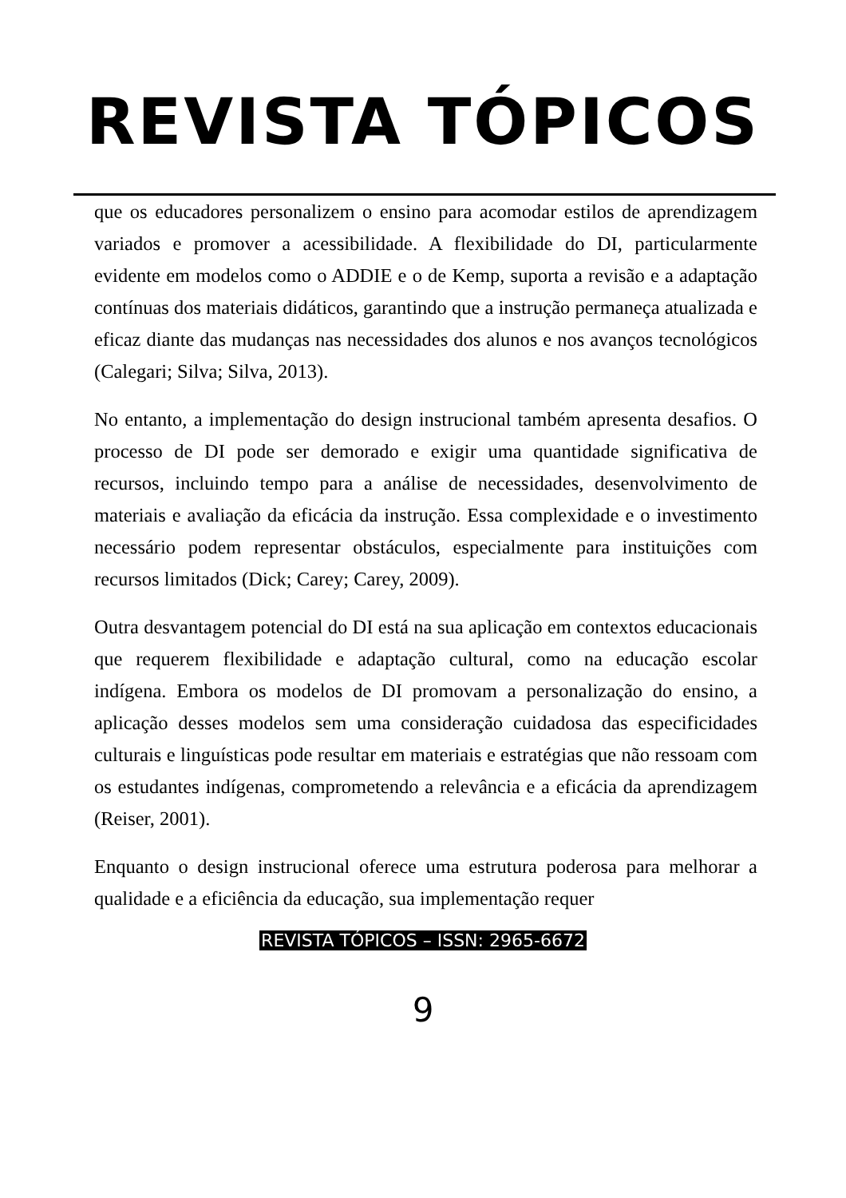REVISTA TÓPICOS
que os educadores personalizem o ensino para acomodar estilos de aprendizagem variados e promover a acessibilidade. A flexibilidade do DI, particularmente evidente em modelos como o ADDIE e o de Kemp, suporta a revisão e a adaptação contínuas dos materiais didáticos, garantindo que a instrução permaneça atualizada e eficaz diante das mudanças nas necessidades dos alunos e nos avanços tecnológicos (Calegari; Silva; Silva, 2013).
No entanto, a implementação do design instrucional também apresenta desafios. O processo de DI pode ser demorado e exigir uma quantidade significativa de recursos, incluindo tempo para a análise de necessidades, desenvolvimento de materiais e avaliação da eficácia da instrução. Essa complexidade e o investimento necessário podem representar obstáculos, especialmente para instituições com recursos limitados (Dick; Carey; Carey, 2009).
Outra desvantagem potencial do DI está na sua aplicação em contextos educacionais que requerem flexibilidade e adaptação cultural, como na educação escolar indígena. Embora os modelos de DI promovam a personalização do ensino, a aplicação desses modelos sem uma consideração cuidadosa das especificidades culturais e linguísticas pode resultar em materiais e estratégias que não ressoam com os estudantes indígenas, comprometendo a relevância e a eficácia da aprendizagem (Reiser, 2001).
Enquanto o design instrucional oferece uma estrutura poderosa para melhorar a qualidade e a eficiência da educação, sua implementação requer
REVISTA TÓPICOS – ISSN: 2965-6672
9